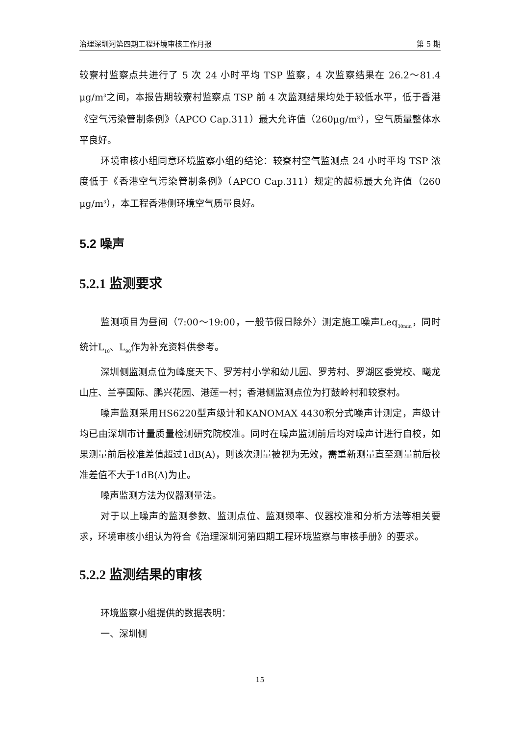治理深圳河第四期工程环境审核工作月报 第 5 期
较寮村监察点共进行了 5 次 24 小时平均 TSP 监察，4 次监察结果在 26.2～81.4 μg/m<sup>3</sup>之间，本报告期较寮村监察点 TSP 前 4 次监测结果均处于较低水平，低于香港《空气污染管制条例》（APCO Cap.311）最大允许值（260μg/m<sup>3</sup>），空气质量整体水平良好。
环境审核小组同意环境监察小组的结论：较寮村空气监测点 24 小时平均 TSP 浓度低于《香港空气污染管制条例》（APCO Cap.311）规定的超标最大允许值（260 μg/m<sup>3</sup>），本工程香港侧环境空气质量良好。
5.2 噪声
5.2.1 监测要求
监测项目为昼间（7:00～19:00，一般节假日除外）测定施工噪声Leq<sub>30min</sub>，同时统计L<sub>10</sub>、L<sub>90</sub>作为补充资料供参考。
深圳侧监测点位为峰度天下、罗芳村小学和幼儿园、罗芳村、罗湖区委党校、曦龙山庄、兰亭国际、鹏兴花园、港莲一村；香港侧监测点位为打鼓岭村和较寮村。
噪声监测采用HS6220型声级计和KANOMAX 4430积分式噪声计测定，声级计均已由深圳市计量质量检测研究院校准。同时在噪声监测前后均对噪声计进行自校，如果测量前后校准差值超过1dB(A)，则该次测量被视为无效，需重新测量直至测量前后校准差值不大于1dB(A)为止。
噪声监测方法为仪器测量法。
对于以上噪声的监测参数、监测点位、监测频率、仪器校准和分析方法等相关要求，环境审核小组认为符合《治理深圳河第四期工程环境监察与审核手册》的要求。
5.2.2 监测结果的审核
环境监察小组提供的数据表明：
一、深圳侧
15